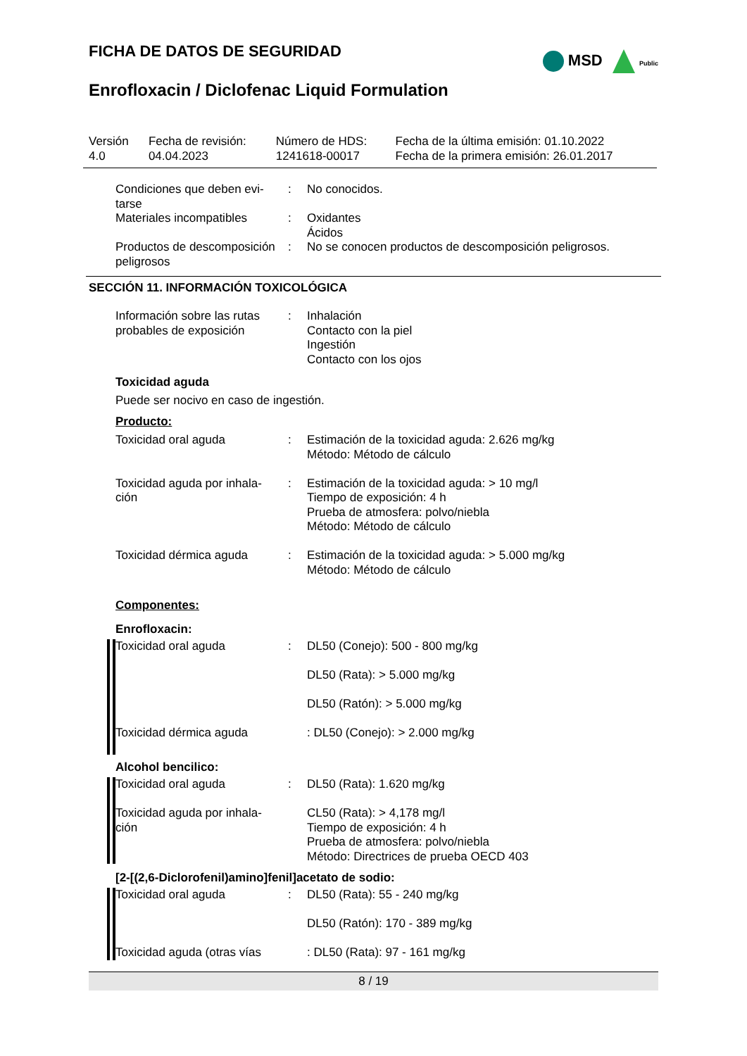MSD Public
FICHA DE DATOS DE SEGURIDAD
Enrofloxacin / Diclofenac Liquid Formulation
| Versión 4.0 | Fecha de revisión: 04.04.2023 | Número de HDS: 1241618-00017 | Fecha de la última emisión: 01.10.2022 Fecha de la primera emisión: 26.01.2017 |
| Condiciones que deben evi- tarse | : | No conocidos. |
| Materiales incompatibles | : | Oxidantes Ácidos |
| Productos de descomposición peligrosos | : | No se conocen productos de descomposición peligrosos. |
SECCIÓN 11. INFORMACIÓN TOXICOLÓGICA
| Información sobre las rutas probables de exposición | : | Inhalación Contacto con la piel Ingestión Contacto con los ojos |
Toxicidad aguda
Puede ser nocivo en caso de ingestión.
Producto:
| Toxicidad oral aguda | : | Estimación de la toxicidad aguda: 2.626 mg/kg Método: Método de cálculo |
| Toxicidad aguda por inhala- ción | : | Estimación de la toxicidad aguda: > 10 mg/l Tiempo de exposición: 4 h Prueba de atmosfera: polvo/niebla Método: Método de cálculo |
| Toxicidad dérmica aguda | : | Estimación de la toxicidad aguda: > 5.000 mg/kg Método: Método de cálculo |
Componentes:
Enrofloxacin:
| | Toxicidad oral aguda Toxicidad dérmica aguda | : | DL50 (Conejo): 500 - 800 mg/kg DL50 (Rata): > 5.000 mg/kg DL50 (Ratón): > 5.000 mg/kg : DL50 (Conejo): > 2.000 mg/kg |
Alcohol bencilico:
| | Toxicidad oral aguda Toxicidad aguda por inhala- ción | : | DL50 (Rata): 1.620 mg/kg CL50 (Rata): > 4,178 mg/l Tiempo de exposición: 4 h Prueba de atmosfera: polvo/niebla Método: Directrices de prueba OECD 403 |
[2-[(2,6-Diclorofenil)amino]fenil]acetato de sodio:
| | Toxicidad oral aguda Toxicidad aguda (otras vías | : | DL50 (Rata): 55 - 240 mg/kg DL50 (Ratón): 170 - 389 mg/kg : DL50 (Rata): 97 - 161 mg/kg |
8 / 19